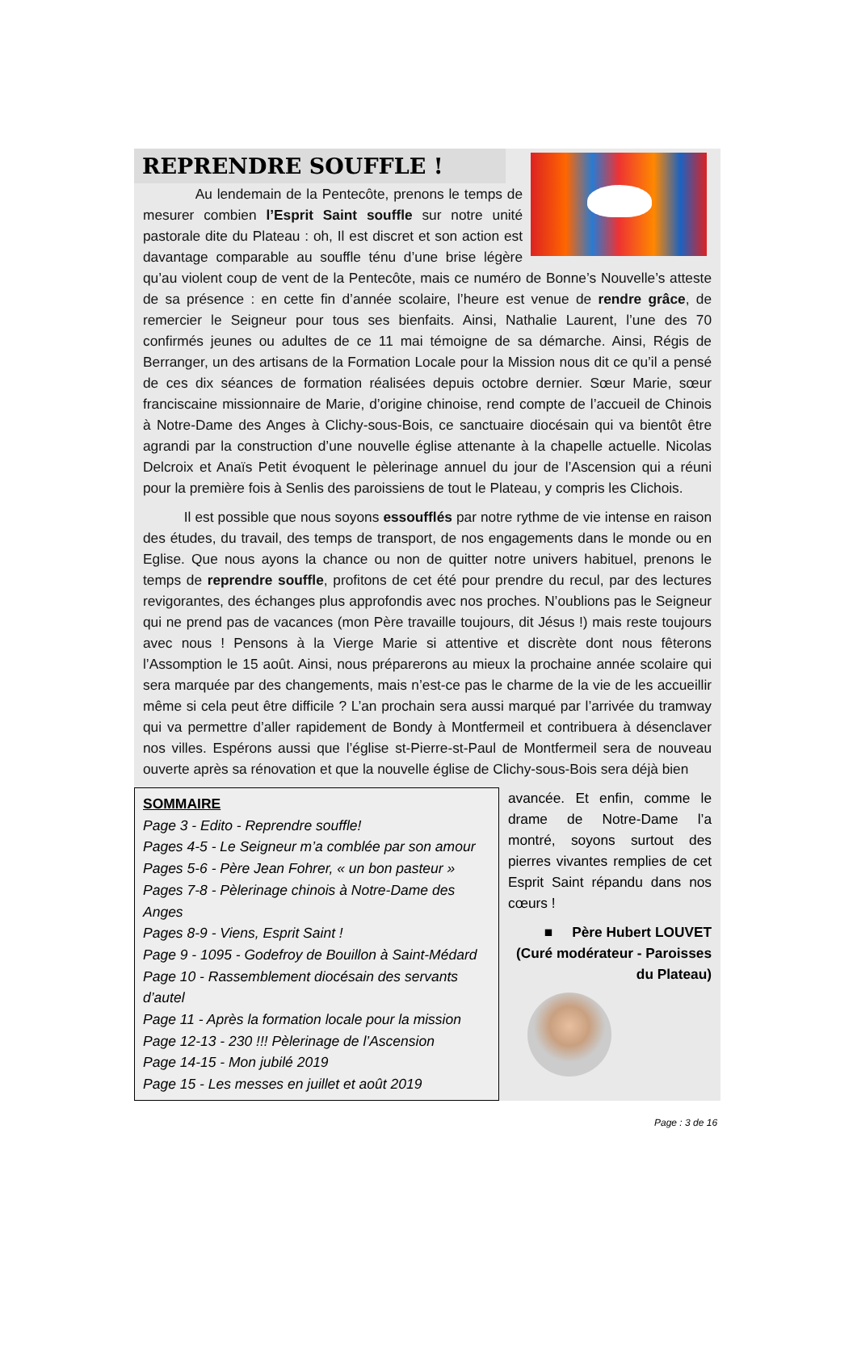REPRENDRE SOUFFLE !
Au lendemain de la Pentecôte, prenons le temps de mesurer combien l’Esprit Saint souffle sur notre unité pastorale dite du Plateau : oh, Il est discret et son action est davantage comparable au souffle ténu d’une brise légère qu’au violent coup de vent de la Pentecôte, mais ce numéro de Bonne’s Nouvelle’s atteste de sa présence : en cette fin d’année scolaire, l’heure est venue de rendre grâce, de remercier le Seigneur pour tous ses bienfaits. Ainsi, Nathalie Laurent, l’une des 70 confirmés jeunes ou adultes de ce 11 mai témoigne de sa démarche. Ainsi, Régis de Berranger, un des artisans de la Formation Locale pour la Mission nous dit ce qu’il a pensé de ces dix séances de formation réalisées depuis octobre dernier. Sœur Marie, sœur franciscaine missionnaire de Marie, d’origine chinoise, rend compte de l’accueil de Chinois à Notre-Dame des Anges à Clichy-sous-Bois, ce sanctuaire diocésain qui va bientôt être agrandi par la construction d’une nouvelle église attenante à la chapelle actuelle. Nicolas Delcroix et Anaïs Petit évoquent le pèlerinage annuel du jour de l’Ascension qui a réuni pour la première fois à Senlis des paroissiens de tout le Plateau, y compris les Clichois.
Il est possible que nous soyons essoufflés par notre rythme de vie intense en raison des études, du travail, des temps de transport, de nos engagements dans le monde ou en Eglise. Que nous ayons la chance ou non de quitter notre univers habituel, prenons le temps de reprendre souffle, profitons de cet été pour prendre du recul, par des lectures revigorantes, des échanges plus approfondis avec nos proches. N’oublions pas le Seigneur qui ne prend pas de vacances (mon Père travaille toujours, dit Jésus !) mais reste toujours avec nous ! Pensons à la Vierge Marie si attentive et discrète dont nous fêterons l’Assomption le 15 août. Ainsi, nous préparerons au mieux la prochaine année scolaire qui sera marquée par des changements, mais n’est-ce pas le charme de la vie de les accueillir même si cela peut être difficile ? L’an prochain sera aussi marqué par l’arrivée du tramway qui va permettre d’aller rapidement de Bondy à Montfermeil et contribuera à désenclaver nos villes. Espérons aussi que l’église st-Pierre-st-Paul de Montfermeil sera de nouveau ouverte après sa rénovation et que la nouvelle église de Clichy-sous-Bois sera déjà bien
SOMMAIRE
Page 3 - Edito - Reprendre souffle!
Pages 4-5 - Le Seigneur m’a comblée par son amour
Pages 5-6 - Père Jean Fohrer, « un bon pasteur »
Pages 7-8 - Pèlerinage chinois à Notre-Dame des Anges
Pages 8-9 - Viens, Esprit Saint !
Page 9 - 1095 - Godefroy de Bouillon à Saint-Médard
Page 10 - Rassemblement diocésain des servants d’autel
Page 11 - Après la formation locale pour la mission
Page 12-13 - 230 !!! Pèlerinage de l’Ascension
Page 14-15 - Mon jubilé 2019
Page 15 - Les messes en juillet et août 2019
avancée. Et enfin, comme le drame de Notre-Dame l’a montré, soyons surtout des pierres vivantes remplies de cet Esprit Saint répandu dans nos cœurs !
■ Père Hubert LOUVET
(Curé modérateur - Paroisses du Plateau)
Page : 3 de 16